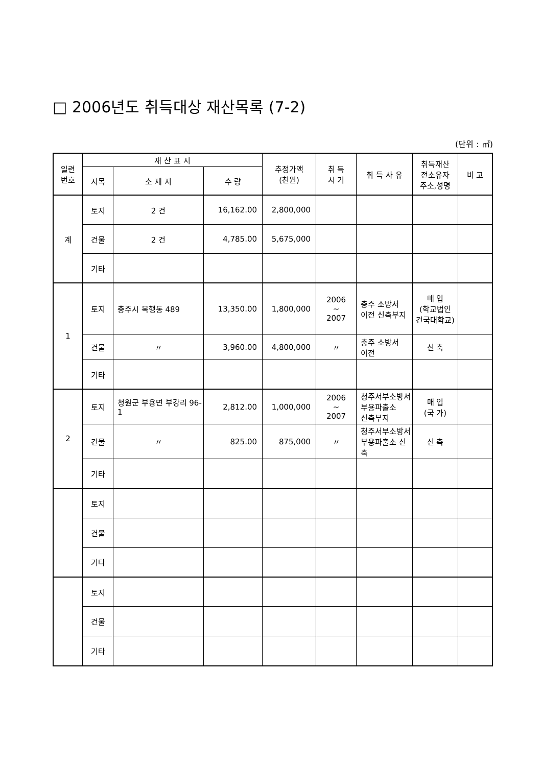□ 2006년도 취득대상 재산목록 (7-2)
(단위 : ㎡)
| 일련 번호 | 재 산 표 시 | | | 추정가액 (천원) | 취 득 시 기 | 취 득 사 유 | 취득재산 전소유자 주소,성명 | 비 고 |
| --- | --- | --- | --- | --- | --- | --- | --- | --- |
| | 지목 | 소 재 지 | 수 량 | | | | | |
| 계 | 토지 | 2 건 | 16,162.00 | 2,800,000 | | | | |
| | 건물 | 2 건 | 4,785.00 | 5,675,000 | | | | |
| | 기타 | | | | | | | |
| 1 | 토지 | 충주시 목행동 489 | 13,350.00 | 1,800,000 | 2006 ~ 2007 | 충주 소방서 이전 신축부지 | 매 입 (학교법인 건국대학교) | |
| | 건물 | 〃 | 3,960.00 | 4,800,000 | 〃 | 충주 소방서 이전 | 신 축 | |
| | 기타 | | | | | | | |
| 2 | 토지 | 청원군 부용면 부강리 96-1 | 2,812.00 | 1,000,000 | 2006 ~ 2007 | 청주서부소방서 부용파출소 신축부지 | 매 입 (국 가) | |
| | 건물 | 〃 | 825.00 | 875,000 | 〃 | 청주서부소방서 부용파출소 신축 | 신 축 | |
| | 기타 | | | | | | | |
| | 토지 | | | | | | | |
| | 건물 | | | | | | | |
| | 기타 | | | | | | | |
| | 토지 | | | | | | | |
| | 건물 | | | | | | | |
| | 기타 | | | | | | | |